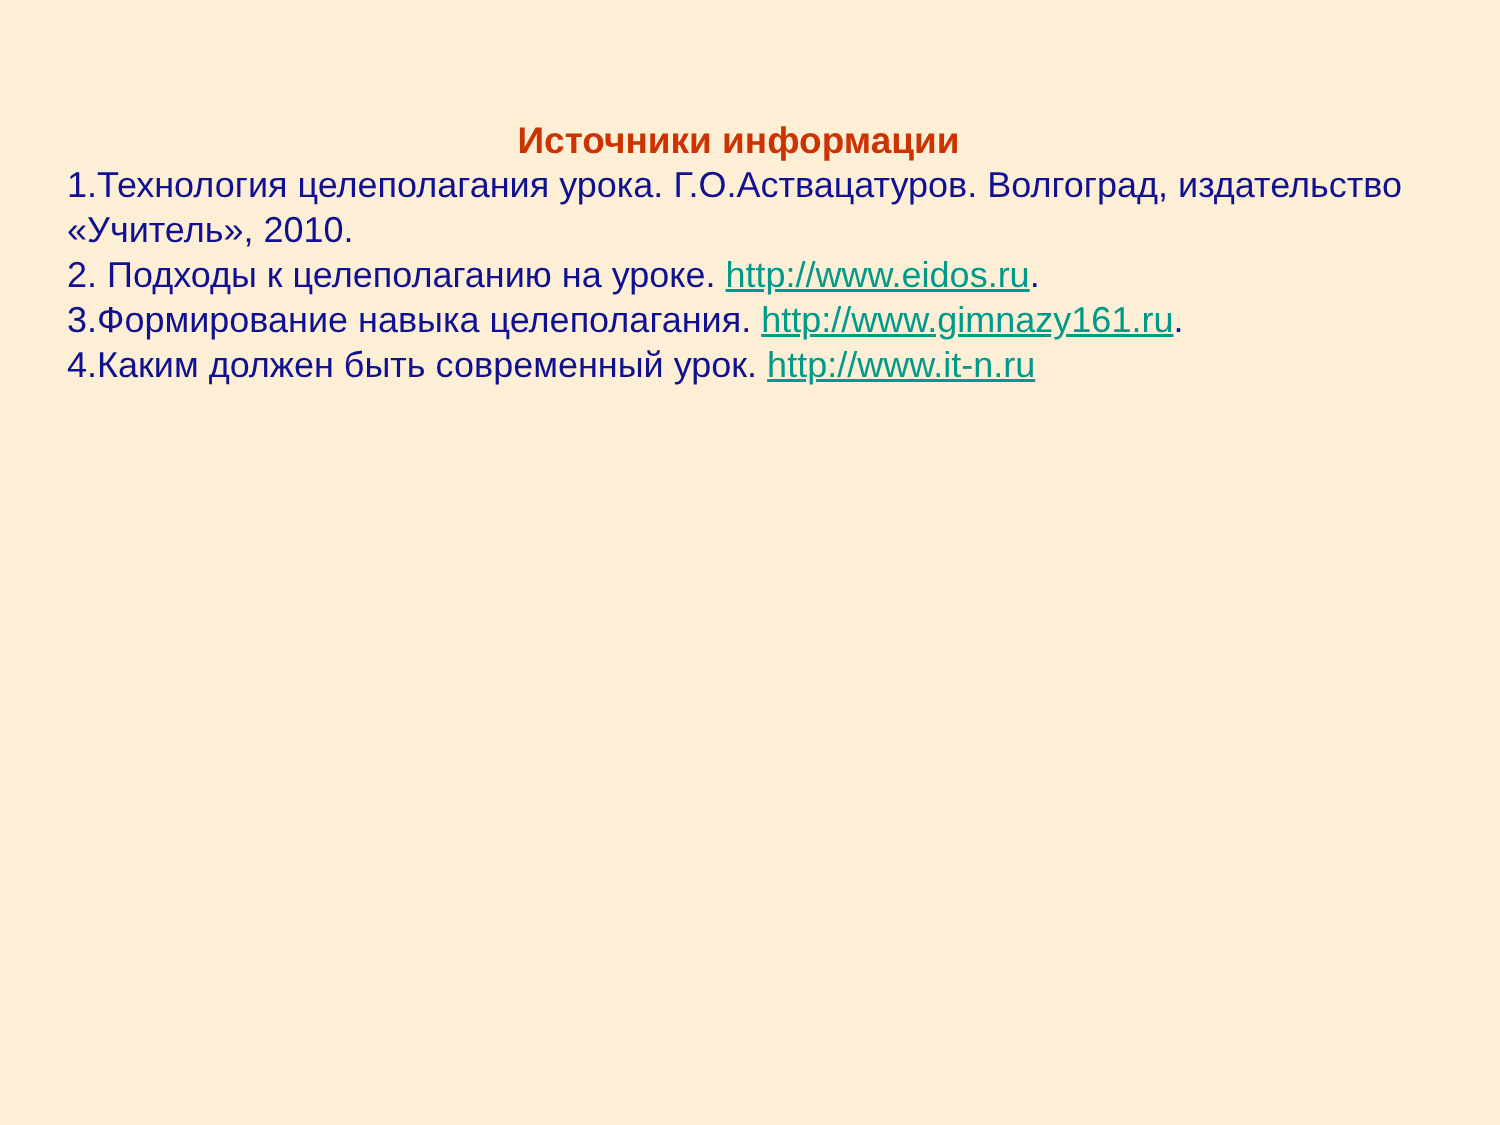Источники информации
1.Технология целеполагания урока. Г.О.Аствацатуров. Волгоград, издательство «Учитель», 2010.
2. Подходы к целеполаганию на уроке. http://www.eidos.ru.
3.Формирование навыка целеполагания. http://www.gimnazy161.ru.
4.Каким должен быть современный урок. http://www.it-n.ru